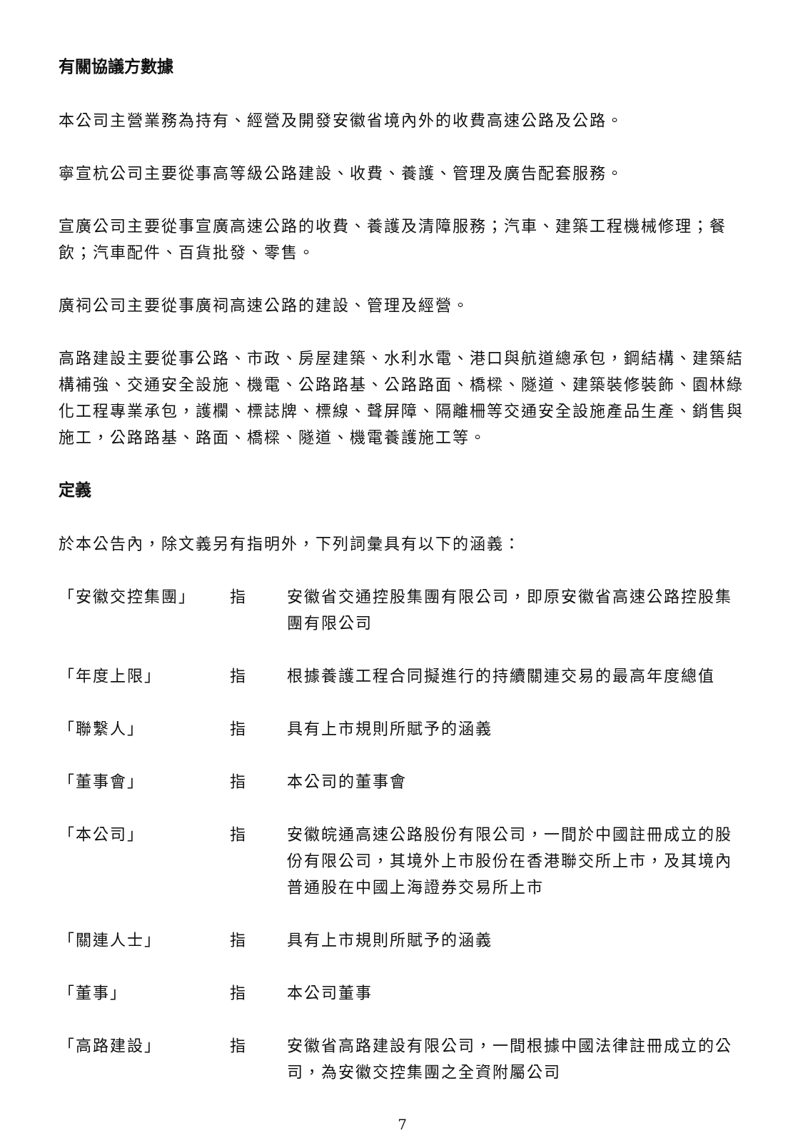有關協議方數據
本公司主營業務為持有、經營及開發安徽省境內外的收費高速公路及公路。
寧宣杭公司主要從事高等級公路建設、收費、養護、管理及廣告配套服務。
宣廣公司主要從事宣廣高速公路的收費、養護及清障服務；汽車、建築工程機械修理；餐飲；汽車配件、百貨批發、零售。
廣祠公司主要從事廣祠高速公路的建設、管理及經營。
高路建設主要從事公路、市政、房屋建築、水利水電、港口與航道總承包，鋼結構、建築結構補強、交通安全設施、機電、公路路基、公路路面、橋樑、隧道、建築裝修裝飾、園林綠化工程專業承包，護欄、標誌牌、標線、聲屏障、隔離柵等交通安全設施產品生產、銷售與施工，公路路基、路面、橋樑、隧道、機電養護施工等。
定義
於本公告內，除文義另有指明外，下列詞彙具有以下的涵義：
「安徽交控集團」 指 安徽省交通控股集團有限公司，即原安徽省高速公路控股集團有限公司
「年度上限」 指 根據養護工程合同擬進行的持續關連交易的最高年度總值
「聯繫人」 指 具有上市規則所賦予的涵義
「董事會」 指 本公司的董事會
「本公司」 指 安徽皖通高速公路股份有限公司，一間於中國註冊成立的股份有限公司，其境外上市股份在香港聯交所上市，及其境內普通股在中國上海證券交易所上市
「關連人士」 指 具有上市規則所賦予的涵義
「董事」 指 本公司董事
「高路建設」 指 安徽省高路建設有限公司，一間根據中國法律註冊成立的公司，為安徽交控集團之全資附屬公司
7